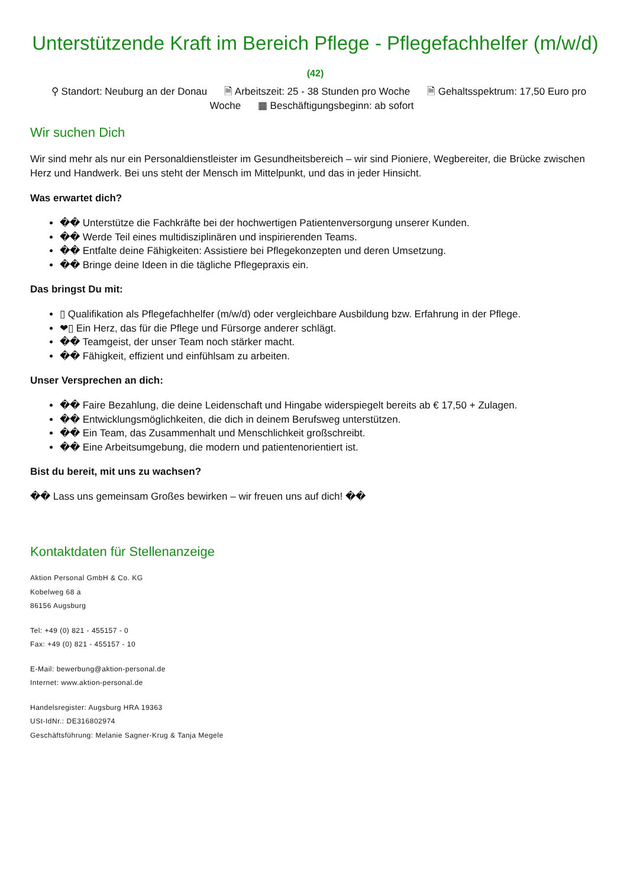Unterstützende Kraft im Bereich Pflege - Pflegefachhelfer (m/w/d)
(42)
⚲ Standort: Neuburg an der Donau 🗎 Arbeitszeit: 25 - 38 Stunden pro Woche 🗎 Gehaltsspektrum: 17,50 Euro pro Woche ▦ Beschäftigungsbeginn: ab sofort
Wir suchen Dich
Wir sind mehr als nur ein Personaldienstleister im Gesundheitsbereich – wir sind Pioniere, Wegbereiter, die Brücke zwischen Herz und Handwerk. Bei uns steht der Mensch im Mittelpunkt, und das in jeder Hinsicht.
Was erwartet dich?
�� Unterstütze die Fachkräfte bei der hochwertigen Patientenversorgung unserer Kunden.
�� Werde Teil eines multidisziplinären und inspirierenden Teams.
�� Entfalte deine Fähigkeiten: Assistiere bei Pflegekonzepten und deren Umsetzung.
�� Bringe deine Ideen in die tägliche Pflegepraxis ein.
Das bringst Du mit:
▯ Qualifikation als Pflegefachhelfer (m/w/d) oder vergleichbare Ausbildung bzw. Erfahrung in der Pflege.
❤▯ Ein Herz, das für die Pflege und Fürsorge anderer schlägt.
�� Teamgeist, der unser Team noch stärker macht.
�� Fähigkeit, effizient und einfühlsam zu arbeiten.
Unser Versprechen an dich:
�� Faire Bezahlung, die deine Leidenschaft und Hingabe widerspiegelt bereits ab € 17,50 + Zulagen.
�� Entwicklungsmöglichkeiten, die dich in deinem Berufsweg unterstützen.
�� Ein Team, das Zusammenhalt und Menschlichkeit großschreibt.
�� Eine Arbeitsumgebung, die modern und patientenorientiert ist.
Bist du bereit, mit uns zu wachsen?
�� Lass uns gemeinsam Großes bewirken – wir freuen uns auf dich! ��
Kontaktdaten für Stellenanzeige
Aktion Personal GmbH & Co. KG
Kobelweg 68 a
86156 Augsburg
Tel: +49 (0) 821 - 455157 - 0
Fax: +49 (0) 821 - 455157 - 10
E-Mail: bewerbung@aktion-personal.de
Internet: www.aktion-personal.de
Handelsregister: Augsburg HRA 19363
USt-IdNr.: DE316802974
Geschäftsführung: Melanie Sagner-Krug & Tanja Megele